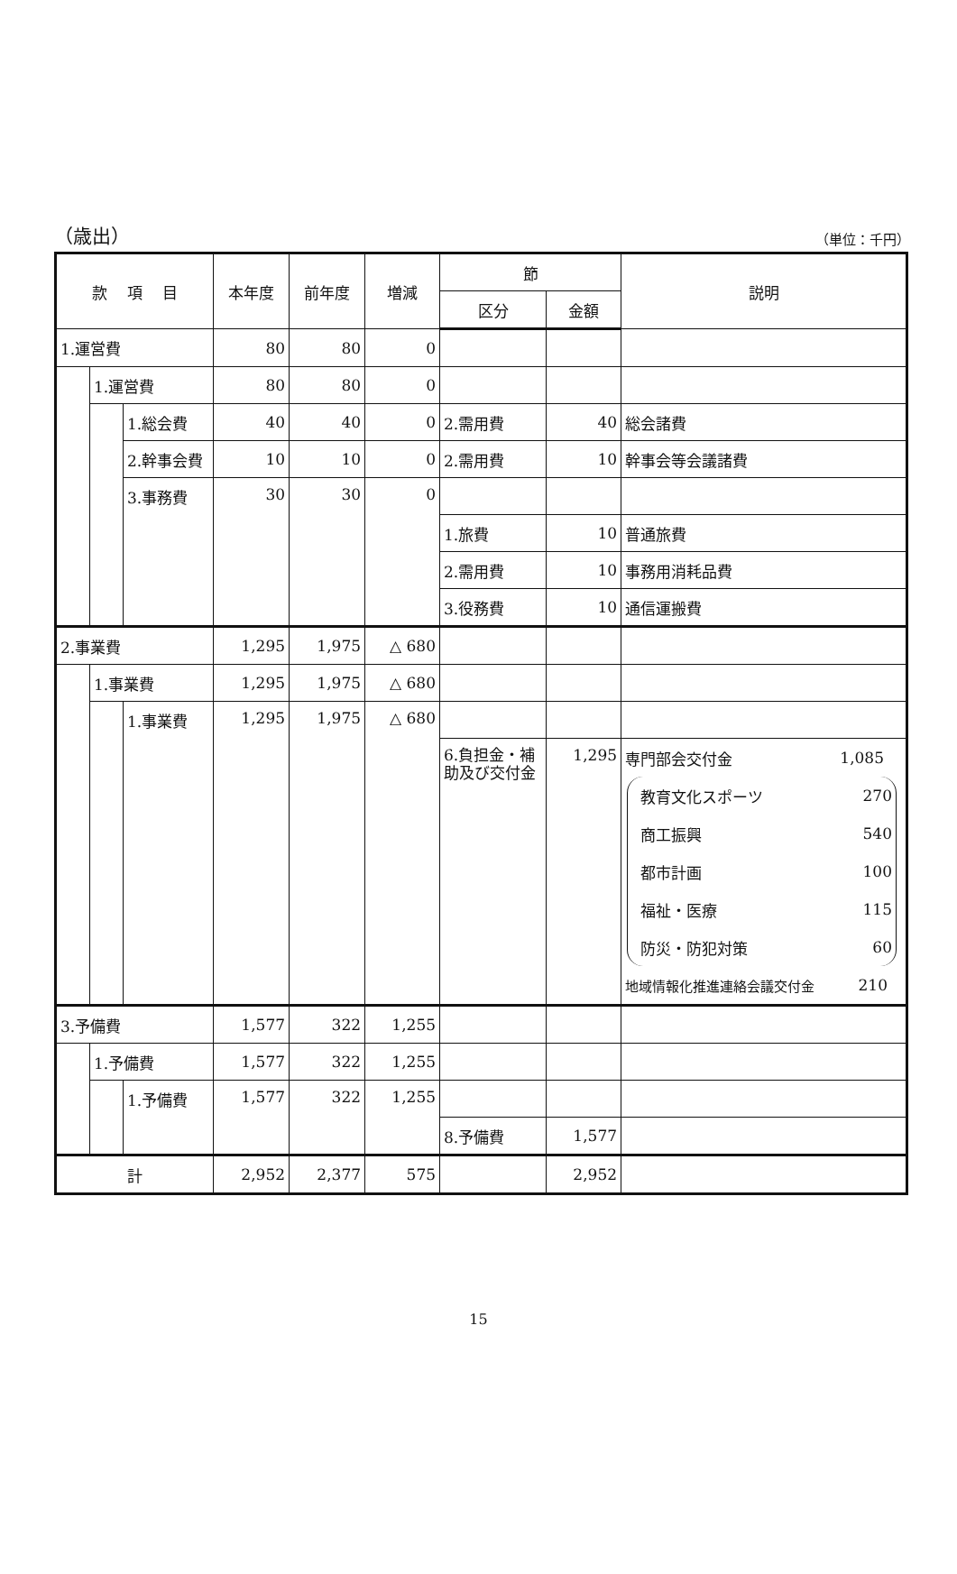（歳出） （単位：千円）
| 款 項 目 | | | 本年度 | 前年度 | 増減 | 節 | | 説明 |
| --- | --- | --- | --- | --- | --- | --- | --- | --- |
| | | | | | | 区分 | 金額 | |
| 1.運営費 | | | 80 | 80 | 0 | | | |
| | 1.運営費 | | 80 | 80 | 0 | | | |
| | | 1.総会費 | 40 | 40 | 0 | 2.需用費 | 40 | 総会諸費 |
| | | 2.幹事会費 | 10 | 10 | 0 | 2.需用費 | 10 | 幹事会等会議諸費 |
| | | 3.事務費 | 30 | 30 | 0 | | | |
| | | | | | | 1.旅費 | 10 | 普通旅費 |
| | | | | | | 2.需用費 | 10 | 事務用消耗品費 |
| | | | | | | 3.役務費 | 10 | 通信運搬費 |
| 2.事業費 | | | 1,295 | 1,975 | △ 680 | | | |
| | 1.事業費 | | 1,295 | 1,975 | △ 680 | | | |
| | | 1.事業費 | 1,295 | 1,975 | △ 680 | | | |
| | | | | | | 6.負担金・補助及び交付金 | 1,295 | 専門部会交付金 1,085 教育文化スポーツ 270 商工振興 540 都市計画 100 福祉・医療 115 防災・防犯対策 60 地域情報化推進連絡会議交付金 210 |
| 3.予備費 | | | 1,577 | 322 | 1,255 | | | |
| | 1.予備費 | | 1,577 | 322 | 1,255 | | | |
| | | 1.予備費 | 1,577 | 322 | 1,255 | | | |
| | | | | | | 8.予備費 | 1,577 | |
| 計 | | | 2,952 | 2,377 | 575 | | 2,952 | |
15